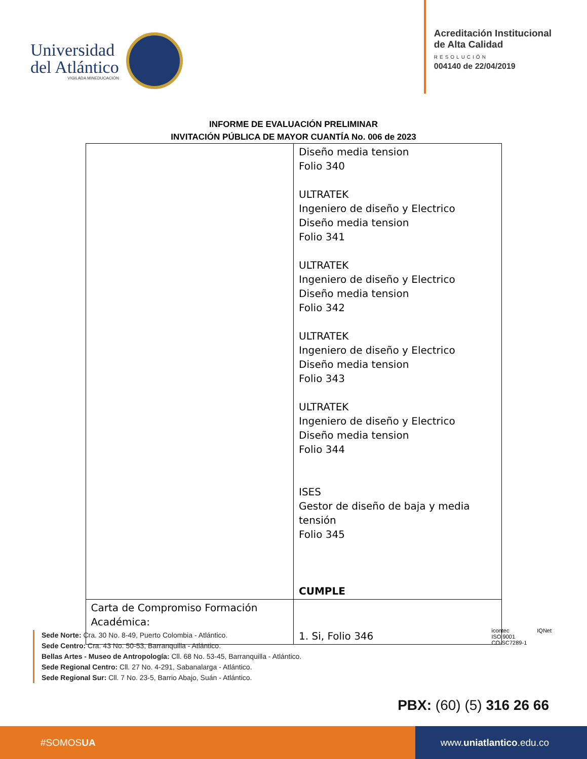Universidad
del Atlántico
VIGILADA MINEDUCACIÓN
Acreditación Institucional
de Alta Calidad
RESOLUCIÓN
004140 de 22/04/2019
INFORME DE EVALUACIÓN PRELIMINAR
INVITACIÓN PÚBLICA DE MAYOR CUANTÍA No. 006 de 2023
| | Diseño media tension Folio 340 ULTRATEK Ingeniero de diseño y Electrico Diseño media tension Folio 341 ULTRATEK Ingeniero de diseño y Electrico Diseño media tension Folio 342 ULTRATEK Ingeniero de diseño y Electrico Diseño media tension Folio 343 ULTRATEK Ingeniero de diseño y Electrico Diseño media tension Folio 344 ISES Gestor de diseño de baja y media tensión Folio 345 CUMPLE |
| Carta de Compromiso Formación Académica: | 1. Si, Folio 346 |
icontec
ISO 9001
CO-SC7289-1
IQNet
Sede Norte: Cra. 30 No. 8-49, Puerto Colombia - Atlántico.
Sede Centro: Cra. 43 No. 50-53, Barranquilla - Atlántico.
Bellas Artes - Museo de Antropología: Cll. 68 No. 53-45, Barranquilla - Atlántico.
Sede Regional Centro: Cll. 27 No. 4-291, Sabanalarga - Atlántico.
Sede Regional Sur: Cll. 7 No. 23-5, Barrio Abajo, Suán - Atlántico.
PBX: (60) (5) 316 26 66
#SOMOS UA www. uniatlantico.edu.co